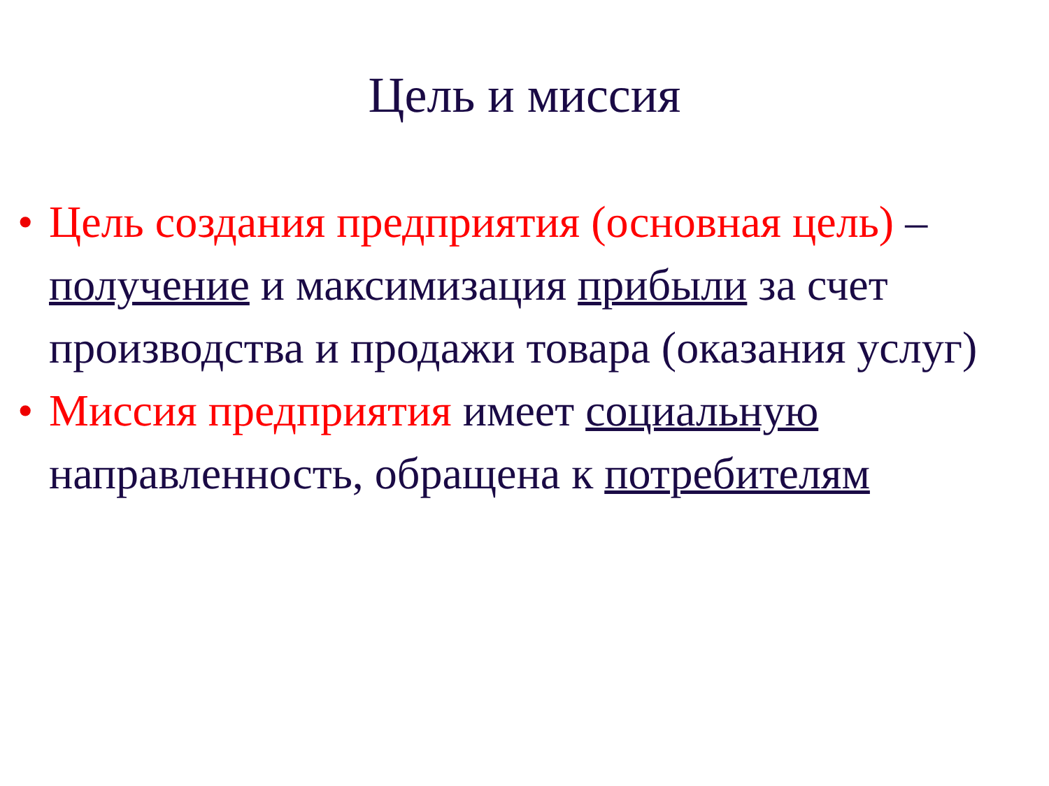Цель и миссия
• Цель создания предприятия (основная цель) – получение и максимизация прибыли за счет производства и продажи товара (оказания услуг)
• Миссия предприятия имеет социальную направленность, обращена к потребителям